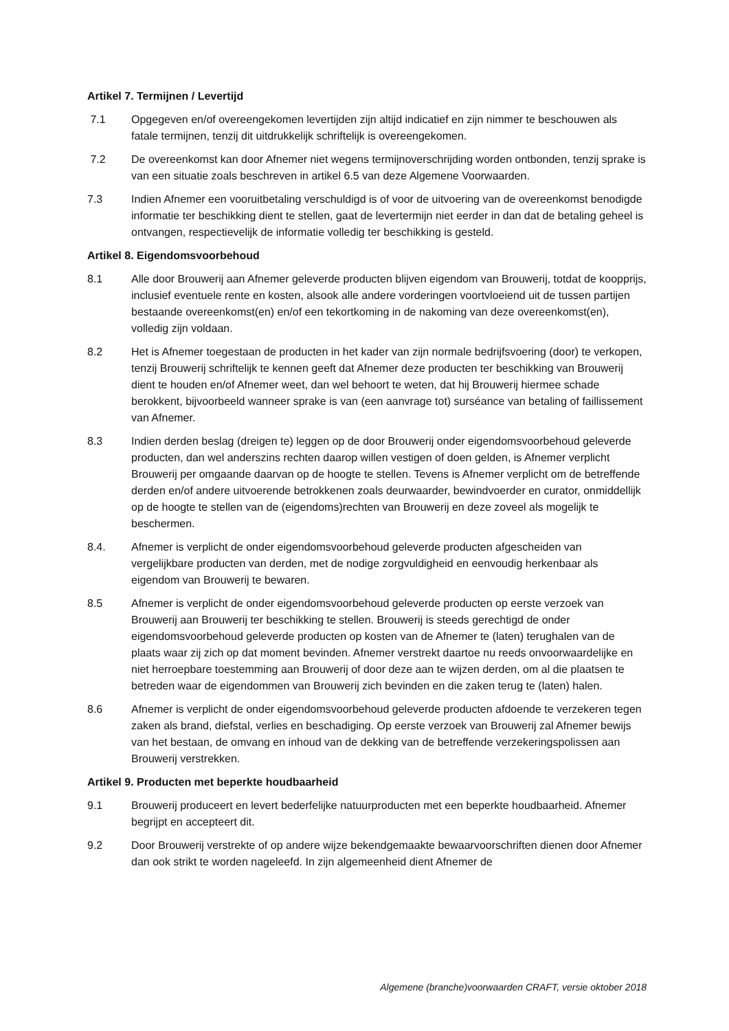Artikel 7. Termijnen / Levertijd
7.1 Opgegeven en/of overeengekomen levertijden zijn altijd indicatief en zijn nimmer te beschouwen als fatale termijnen, tenzij dit uitdrukkelijk schriftelijk is overeengekomen.
7.2 De overeenkomst kan door Afnemer niet wegens termijnoverschrijding worden ontbonden, tenzij sprake is van een situatie zoals beschreven in artikel 6.5 van deze Algemene Voorwaarden.
7.3 Indien Afnemer een vooruitbetaling verschuldigd is of voor de uitvoering van de overeenkomst benodigde informatie ter beschikking dient te stellen, gaat de levertermijn niet eerder in dan dat de betaling geheel is ontvangen, respectievelijk de informatie volledig ter beschikking is gesteld.
Artikel 8. Eigendomsvoorbehoud
8.1 Alle door Brouwerij aan Afnemer geleverde producten blijven eigendom van Brouwerij, totdat de koopprijs, inclusief eventuele rente en kosten, alsook alle andere vorderingen voortvloeiend uit de tussen partijen bestaande overeenkomst(en) en/of een tekortkoming in de nakoming van deze overeenkomst(en), volledig zijn voldaan.
8.2 Het is Afnemer toegestaan de producten in het kader van zijn normale bedrijfsvoering (door) te verkopen, tenzij Brouwerij schriftelijk te kennen geeft dat Afnemer deze producten ter beschikking van Brouwerij dient te houden en/of Afnemer weet, dan wel behoort te weten, dat hij Brouwerij hiermee schade berokkent, bijvoorbeeld wanneer sprake is van (een aanvrage tot) surséance van betaling of faillissement van Afnemer.
8.3 Indien derden beslag (dreigen te) leggen op de door Brouwerij onder eigendomsvoorbehoud geleverde producten, dan wel anderszins rechten daarop willen vestigen of doen gelden, is Afnemer verplicht Brouwerij per omgaande daarvan op de hoogte te stellen. Tevens is Afnemer verplicht om de betreffende derden en/of andere uitvoerende betrokkenen zoals deurwaarder, bewindvoerder en curator, onmiddellijk op de hoogte te stellen van de (eigendoms)rechten van Brouwerij en deze zoveel als mogelijk te beschermen.
8.4. Afnemer is verplicht de onder eigendomsvoorbehoud geleverde producten afgescheiden van vergelijkbare producten van derden, met de nodige zorgvuldigheid en eenvoudig herkenbaar als eigendom van Brouwerij te bewaren.
8.5 Afnemer is verplicht de onder eigendomsvoorbehoud geleverde producten op eerste verzoek van Brouwerij aan Brouwerij ter beschikking te stellen. Brouwerij is steeds gerechtigd de onder eigendomsvoorbehoud geleverde producten op kosten van de Afnemer te (laten) terughalen van de plaats waar zij zich op dat moment bevinden. Afnemer verstrekt daartoe nu reeds onvoorwaardelijke en niet herroepbare toestemming aan Brouwerij of door deze aan te wijzen derden, om al die plaatsen te betreden waar de eigendommen van Brouwerij zich bevinden en die zaken terug te (laten) halen.
8.6 Afnemer is verplicht de onder eigendomsvoorbehoud geleverde producten afdoende te verzekeren tegen zaken als brand, diefstal, verlies en beschadiging. Op eerste verzoek van Brouwerij zal Afnemer bewijs van het bestaan, de omvang en inhoud van de dekking van de betreffende verzekeringspolissen aan Brouwerij verstrekken.
Artikel 9. Producten met beperkte houdbaarheid
9.1 Brouwerij produceert en levert bederfelijke natuurproducten met een beperkte houdbaarheid. Afnemer begrijpt en accepteert dit.
9.2 Door Brouwerij verstrekte of op andere wijze bekendgemaakte bewaarvoorschriften dienen door Afnemer dan ook strikt te worden nageleefd. In zijn algemeenheid dient Afnemer de
Algemene (branche)voorwaarden CRAFT, versie oktober 2018